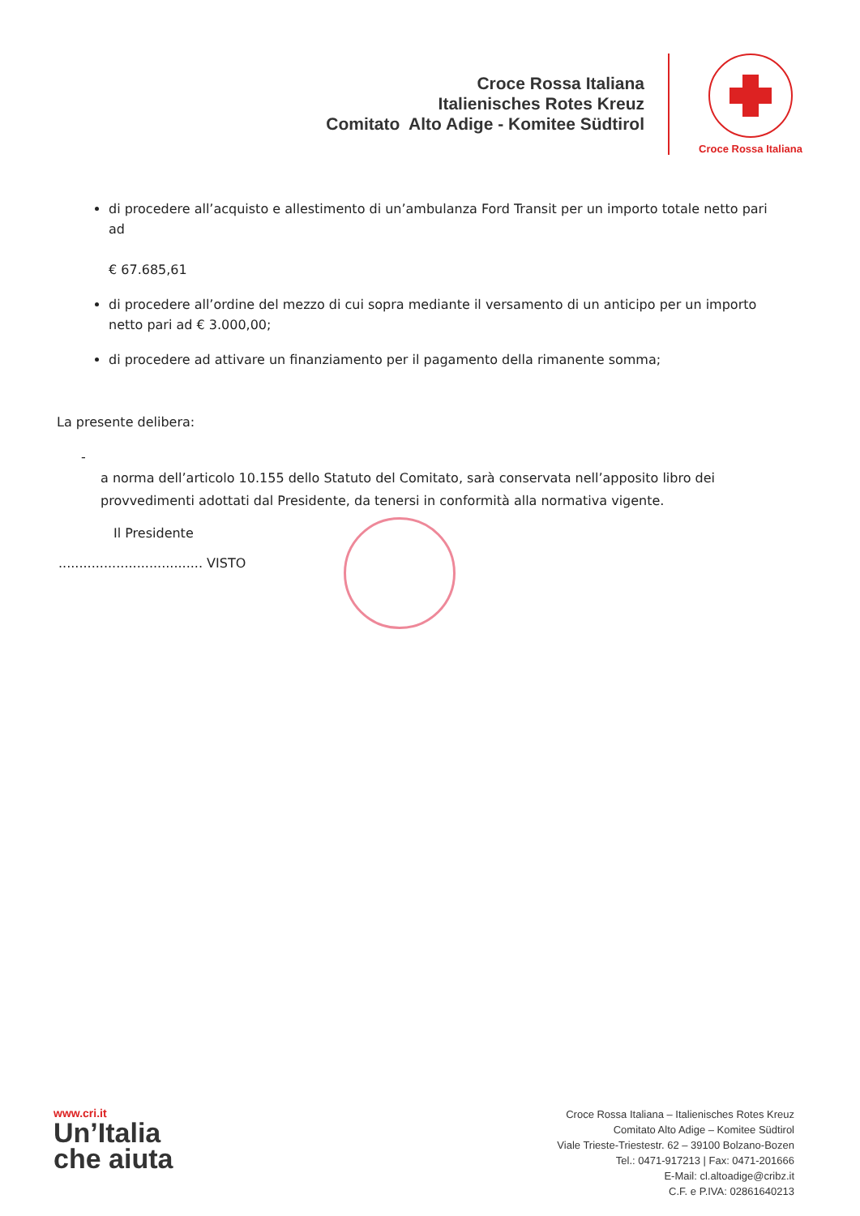Croce Rossa Italiana
Italienisches Rotes Kreuz
Comitato Alto Adige - Komitee Südtirol
Croce Rossa Italiana
di procedere all’acquisto e allestimento di un’ambulanza Ford Transit per un importo totale netto pari ad
€ 67.685,61
di procedere all’ordine del mezzo di cui sopra mediante il versamento di un anticipo per un importo netto pari ad € 3.000,00;
di procedere ad attivare un finanziamento per il pagamento della rimanente somma;
La presente delibera:
- a norma dell’articolo 10.155 dello Statuto del Comitato, sarà conservata nell’apposito libro dei provvedimenti adottati dal Presidente, da tenersi in conformità alla normativa vigente.
Il Presidente
................................... VISTO
www.cri.it
Un’Italia
che aiuta
Croce Rossa Italiana – Italienisches Rotes Kreuz
Comitato Alto Adige – Komitee Südtirol
Viale Trieste-Triestestr. 62 – 39100 Bolzano-Bozen
Tel.: 0471-917213 | Fax: 0471-201666
E-Mail: cl.altoadige@cribz.it
C.F. e P.IVA: 02861640213